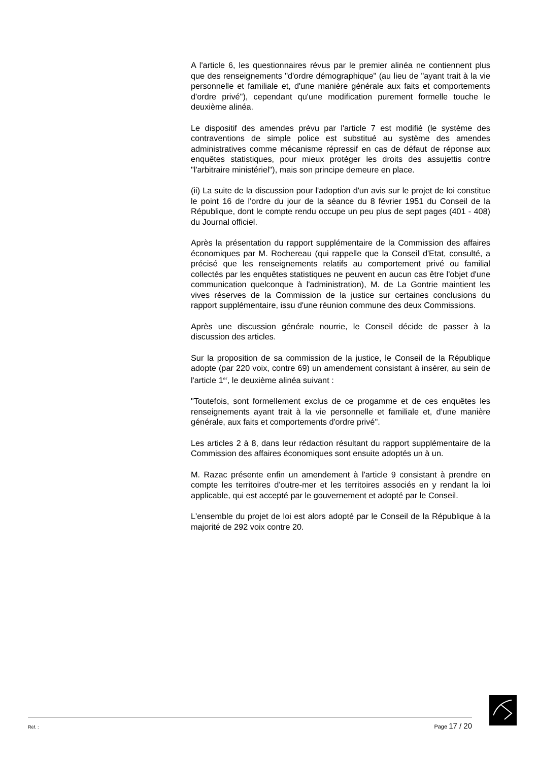A l'article 6, les questionnaires révus par le premier alinéa ne contiennent plus que des renseignements "d'ordre démographique" (au lieu de "ayant trait à la vie personnelle et familiale et, d'une manière générale aux faits et comportements d'ordre privé"), cependant qu'une modification purement formelle touche le deuxième alinéa.
Le dispositif des amendes prévu par l'article 7 est modifié (le système des contraventions de simple police est substitué au système des amendes administratives comme mécanisme répressif en cas de défaut de réponse aux enquêtes statistiques, pour mieux protéger les droits des assujettis contre "l'arbitraire ministériel"), mais son principe demeure en place.
(ii) La suite de la discussion pour l'adoption d'un avis sur le projet de loi constitue le point 16 de l'ordre du jour de la séance du 8 février 1951 du Conseil de la République, dont le compte rendu occupe un peu plus de sept pages (401 - 408) du Journal officiel.
Après la présentation du rapport supplémentaire de la Commission des affaires économiques par M. Rochereau (qui rappelle que la Conseil d'Etat, consulté, a précisé que les renseignements relatifs au comportement privé ou familial collectés par les enquêtes statistiques ne peuvent en aucun cas être l'objet d'une communication quelconque à l'administration), M. de La Gontrie maintient les vives réserves de la Commission de la justice sur certaines conclusions du rapport supplémentaire, issu d'une réunion commune des deux Commissions.
Après une discussion générale nourrie, le Conseil décide de passer à la discussion des articles.
Sur la proposition de sa commission de la justice, le Conseil de la République adopte (par 220 voix, contre 69) un amendement consistant à insérer, au sein de l'article 1<sup>er</sup>, le deuxième alinéa suivant :
"Toutefois, sont formellement exclus de ce progamme et de ces enquêtes les renseignements ayant trait à la vie personnelle et familiale et, d'une manière générale, aux faits et comportements d'ordre privé".
Les articles 2 à 8, dans leur rédaction résultant du rapport supplémentaire de la Commission des affaires économiques sont ensuite adoptés un à un.
M. Razac présente enfin un amendement à l'article 9 consistant à prendre en compte les territoires d'outre-mer et les territoires associés en y rendant la loi applicable, qui est accepté par le gouvernement et adopté par le Conseil.
L'ensemble du projet de loi est alors adopté par le Conseil de la République à la majorité de 292 voix contre 20.
Réf. : Page 17 / 20